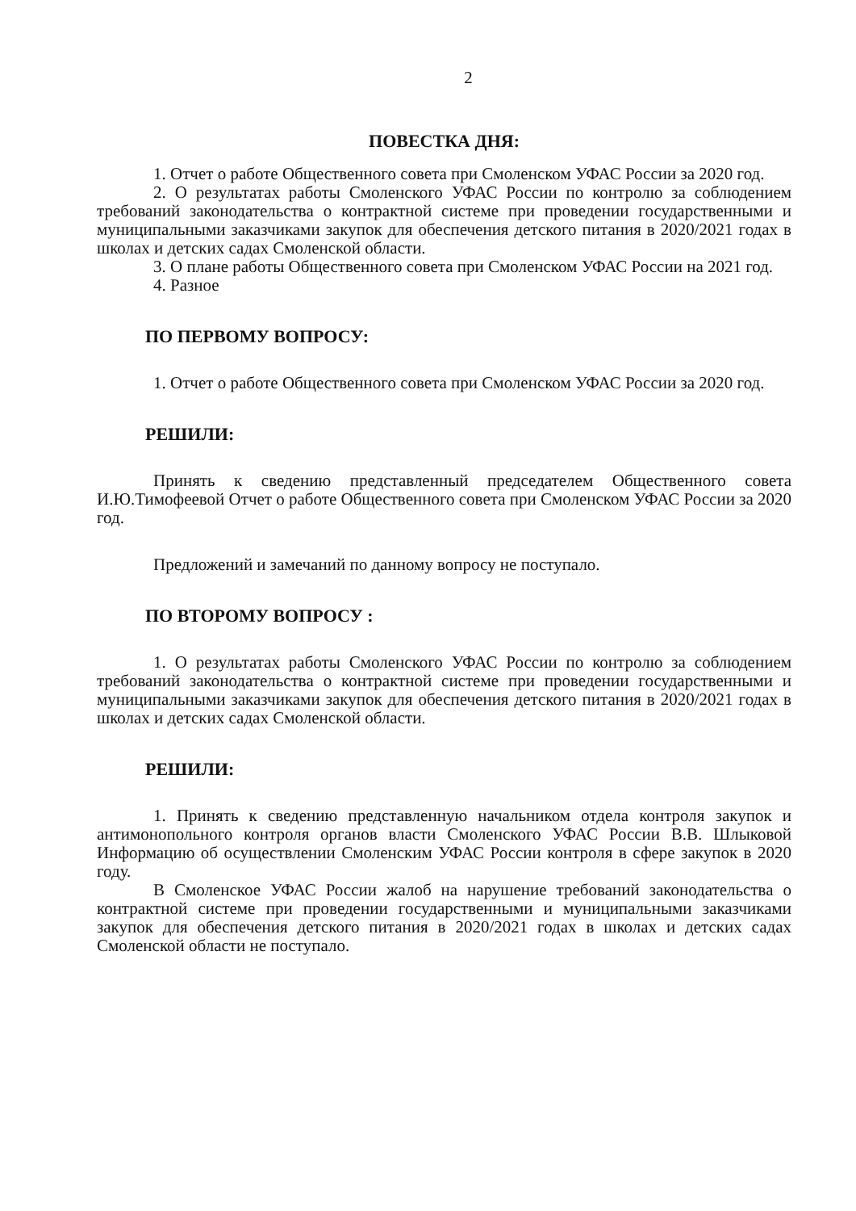2
ПОВЕСТКА ДНЯ:
1. Отчет о работе Общественного совета при Смоленском УФАС России за 2020 год.
2. О результатах работы Смоленского УФАС России по контролю за соблюдением требований законодательства о контрактной системе при проведении государственными и муниципальными заказчиками закупок для обеспечения детского питания в 2020/2021 годах в школах и детских садах Смоленской области.
3. О плане работы Общественного совета при Смоленском УФАС России на 2021 год.
4. Разное
ПО ПЕРВОМУ ВОПРОСУ:
1. Отчет о работе Общественного совета при Смоленском УФАС России за 2020 год.
РЕШИЛИ:
Принять к сведению представленный председателем Общественного совета И.Ю.Тимофеевой Отчет о работе Общественного совета при Смоленском УФАС России за 2020 год.
Предложений и замечаний по данному вопросу не поступало.
ПО ВТОРОМУ ВОПРОСУ :
1. О результатах работы Смоленского УФАС России по контролю за соблюдением требований законодательства о контрактной системе при проведении государственными и муниципальными заказчиками закупок для обеспечения детского питания в 2020/2021 годах в школах и детских садах Смоленской области.
РЕШИЛИ:
1. Принять к сведению представленную начальником отдела контроля закупок и антимонопольного контроля органов власти Смоленского УФАС России В.В. Шлыковой Информацию об осуществлении Смоленским УФАС России контроля в сфере закупок в 2020 году.
В Смоленское УФАС России жалоб на нарушение требований законодательства о контрактной системе при проведении государственными и муниципальными заказчиками закупок для обеспечения детского питания в 2020/2021 годах в школах и детских садах Смоленской области не поступало.